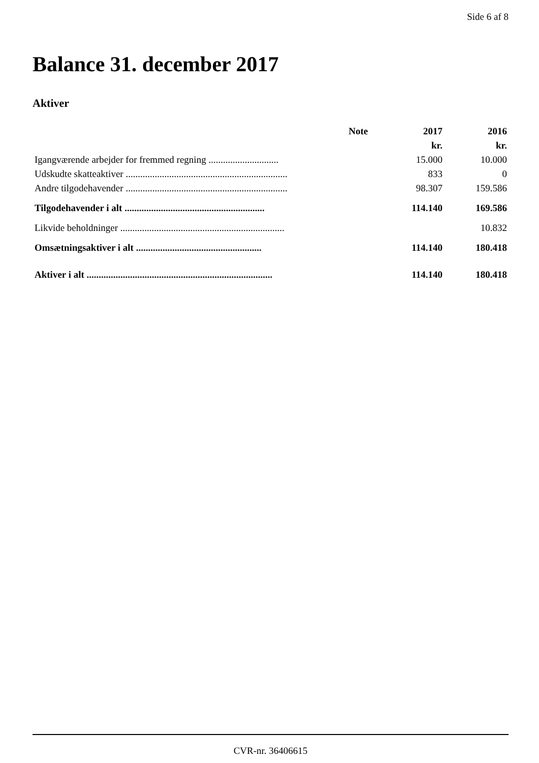Side 6 af 8
Balance 31. december 2017
Aktiver
| | Note | 2017 | 2016 |
| --- | --- | --- | --- |
| | | kr. | kr. |
| Igangværende arbejder for fremmed regning ............................. | | 15.000 | 10.000 |
| Udskudte skatteaktiver ................................................................... | | 833 | 0 |
| Andre tilgodehavender ................................................................... | | 98.307 | 159.586 |
| Tilgodehavender i alt .......................................................... | | 114.140 | 169.586 |
| Likvide beholdninger .................................................................... | | | 10.832 |
| Omsætningsaktiver i alt .................................................... | | 114.140 | 180.418 |
| Aktiver i alt ............................................................................. | | 114.140 | 180.418 |
CVR-nr. 36406615